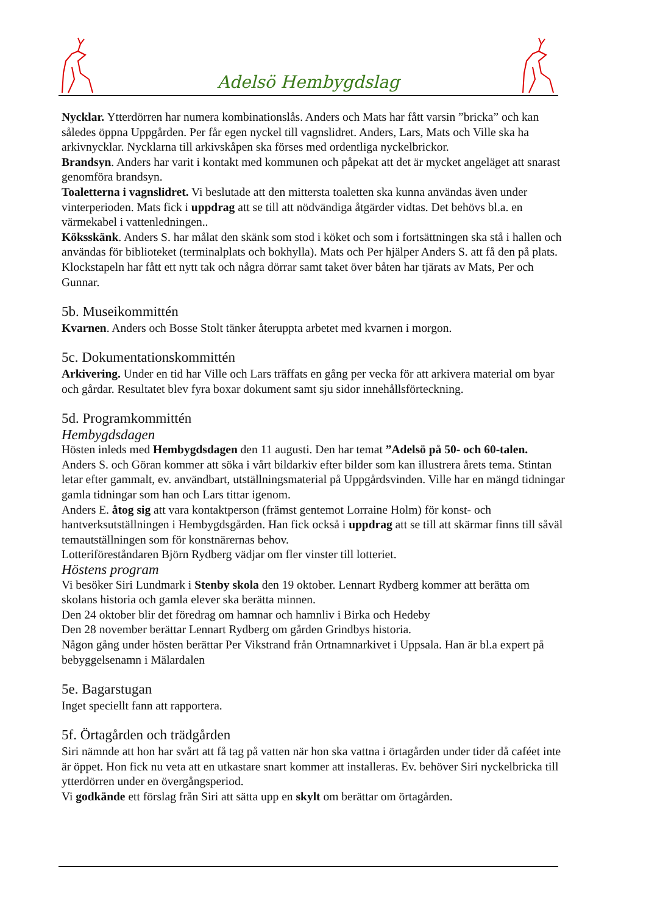Adelsö Hembygdslag
Nycklar. Ytterdörren har numera kombinationslås. Anders och Mats har fått varsin ”bricka” och kan således öppna Uppgården. Per får egen nyckel till vagnslidret. Anders, Lars, Mats och Ville ska ha arkivnycklar. Nycklarna till arkivskåpen ska förses med ordentliga nyckelbrickor.
Brandsyn. Anders har varit i kontakt med kommunen och påpekat att det är mycket angeläget att snarast genomföra brandsyn.
Toaletterna i vagnslidret. Vi beslutade att den mittersta toaletten ska kunna användas även under vinterperioden. Mats fick i uppdrag att se till att nödvändiga åtgärder vidtas. Det behövs bl.a. en värmekabel i vattenledningen..
Köksskänk. Anders S. har målat den skänk som stod i köket och som i fortsättningen ska stå i hallen och användas för biblioteket (terminalplats och bokhylla). Mats och Per hjälper Anders S. att få den på plats.
Klockstapeln har fått ett nytt tak och några dörrar samt taket över båten har tjärats av Mats, Per och Gunnar.
5b. Museikommittén
Kvarnen. Anders och Bosse Stolt tänker återuppta arbetet med kvarnen i morgon.
5c. Dokumentationskommittén
Arkivering. Under en tid har Ville och Lars träffats en gång per vecka för att arkivera material om byar och gårdar. Resultatet blev fyra boxar dokument samt sju sidor innehållsförteckning.
5d. Programkommittén
Hembygdsdagen
Hösten inleds med Hembygdsdagen den 11 augusti. Den har temat ”Adelsö på 50- och 60-talen.
Anders S. och Göran kommer att söka i vårt bildarkiv efter bilder som kan illustrera årets tema. Stintan letar efter gammalt, ev. användbart, utställningsmaterial på Uppgårdsvinden. Ville har en mängd tidningar gamla tidningar som han och Lars tittar igenom.
Anders E. åtog sig att vara kontaktperson (främst gentemot Lorraine Holm) för konst- och hantverksutställningen i Hembygdsgården. Han fick också i uppdrag att se till att skärmar finns till såväl temautställningen som för konstnärernas behov.
Lotteriföreståndaren Björn Rydberg vädjar om fler vinster till lotteriet.
Höstens program
Vi besöker Siri Lundmark i Stenby skola den 19 oktober. Lennart Rydberg kommer att berätta om skolans historia och gamla elever ska berätta minnen.
Den 24 oktober blir det föredrag om hamnar och hamnliv i Birka och Hedeby
Den 28 november berättar Lennart Rydberg om gården Grindbys historia.
Någon gång under hösten berättar Per Vikstrand från Ortnamnarkivet i Uppsala. Han är bl.a expert på bebyggelsenamn i Mälardalen
5e. Bagarstugan
Inget speciellt fann att rapportera.
5f. Örtagården och trädgården
Siri nämnde att hon har svårt att få tag på vatten när hon ska vattna i örtagården under tider då caféet inte är öppet. Hon fick nu veta att en utkastare snart kommer att installeras. Ev. behöver Siri nyckelbricka till ytterdörren under en övergångsperiod.
Vi godkände ett förslag från Siri att sätta upp en skylt om berättar om örtagården.